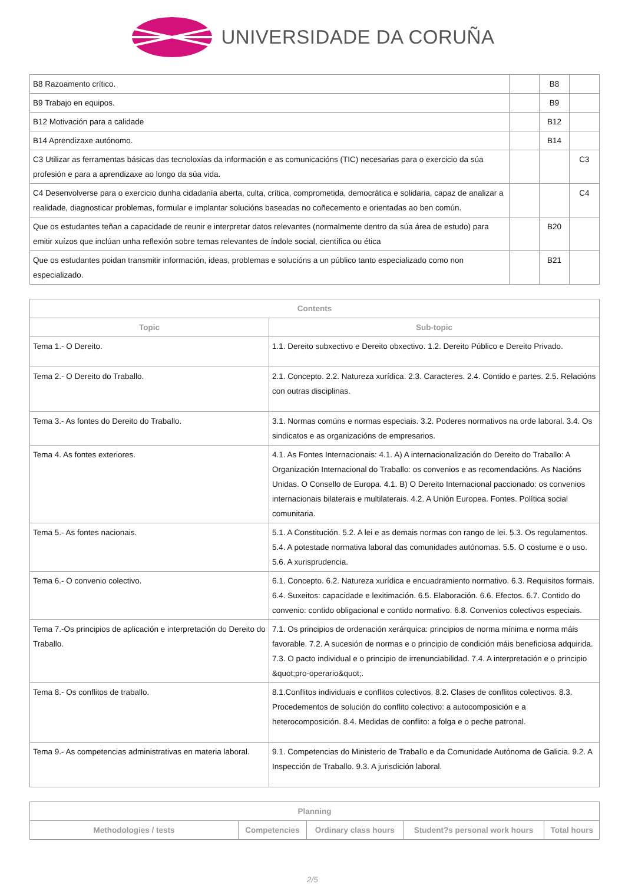UNIVERSIDADE DA CORUÑA
| B8 Razoamento crítico. | | B8 | |
| B9 Trabajo en equipos. | | B9 | |
| B12 Motivación para a calidade | | B12 | |
| B14 Aprendizaxe autónomo. | | B14 | |
| C3 Utilizar as ferramentas básicas das tecnoloxías da información e as comunicacións (TIC) necesarias para o exercicio da súa profesión e para a aprendizaxe ao longo da súa vida. | | | C3 |
| C4 Desenvolverse para o exercicio dunha cidadanía aberta, culta, crítica, comprometida, democrática e solidaria, capaz de analizar a realidade, diagnosticar problemas, formular e implantar solucións baseadas no coñecemento e orientadas ao ben común. | | | C4 |
| Que os estudantes teñan a capacidade de reunir e interpretar datos relevantes (normalmente dentro da súa área de estudo) para emitir xuízos que inclúan unha reflexión sobre temas relevantes de índole social, científica ou ética | | B20 | |
| Que os estudantes poidan transmitir información, ideas, problemas e solucións a un público tanto especializado como non especializado. | | B21 | |
| Contents | |
| --- | --- |
| Topic | Sub-topic |
| Tema 1.- O Dereito. | 1.1. Dereito subxectivo e Dereito obxectivo. 1.2. Dereito Público e Dereito Privado. |
| Tema 2.- O Dereito do Traballo. | 2.1. Concepto. 2.2. Natureza xurídica. 2.3. Caracteres. 2.4. Contido e partes. 2.5. Relacións con outras disciplinas. |
| Tema 3.- As fontes do Dereito do Traballo. | 3.1. Normas comúns e normas especiais. 3.2. Poderes normativos na orde laboral. 3.4. Os sindicatos e as organizacións de empresarios. |
| Tema 4. As fontes exteriores. | 4.1. As Fontes Internacionais: 4.1. A) A internacionalización do Dereito do Traballo: A Organización Internacional do Traballo: os convenios e as recomendacións. As Nacións Unidas. O Consello de Europa. 4.1. B) O Dereito Internacional paccionado: os convenios internacionais bilaterais e multilaterais. 4.2. A Unión Europea. Fontes. Política social comunitaria. |
| Tema 5.- As fontes nacionais. | 5.1. A Constitución. 5.2. A lei e as demais normas con rango de lei. 5.3. Os regulamentos. 5.4. A potestade normativa laboral das comunidades autónomas. 5.5. O costume e o uso. 5.6. A xurisprudencia. |
| Tema 6.- O convenio colectivo. | 6.1. Concepto. 6.2. Natureza xurídica e encuadramiento normativo. 6.3. Requisitos formais. 6.4. Suxeitos: capacidade e lexitimación. 6.5. Elaboración. 6.6. Efectos. 6.7. Contido do convenio: contido obligacional e contido normativo. 6.8. Convenios colectivos especiais. |
| Tema 7.-Os principios de aplicación e interpretación do Dereito do Traballo. | 7.1. Os principios de ordenación xerárquica: principios de norma mínima e norma máis favorable. 7.2. A sucesión de normas e o principio de condición máis beneficiosa adquirida. 7.3. O pacto individual e o principio de irrenunciabilidad. 7.4. A interpretación e o principio &quot;pro-operario&quot;. |
| Tema 8.- Os conflitos de traballo. | 8.1.Conflitos individuais e conflitos colectivos. 8.2. Clases de conflitos colectivos. 8.3. Procedementos de solución do conflito colectivo: a autocomposición e a heterocomposición. 8.4. Medidas de conflito: a folga e o peche patronal. |
| Tema 9.- As competencias administrativas en materia laboral. | 9.1. Competencias do Ministerio de Traballo e da Comunidade Autónoma de Galicia. 9.2. A Inspección de Traballo. 9.3. A jurisdición laboral. |
| Planning | | | | |
| --- | --- | --- | --- | --- |
| Methodologies / tests | Competencies | Ordinary class hours | Student?s personal work hours | Total hours |
2/5